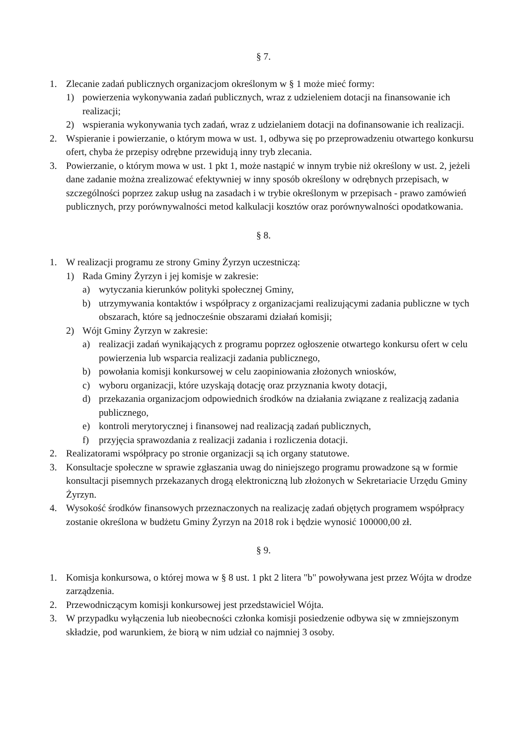§ 7.
1. Zlecanie zadań publicznych organizacjom określonym w § 1 może mieć formy:
1) powierzenia wykonywania zadań publicznych, wraz z udzieleniem dotacji na finansowanie ich realizacji;
2) wspierania wykonywania tych zadań, wraz z udzielaniem dotacji na dofinansowanie ich realizacji.
2. Wspieranie i powierzanie, o którym mowa w ust. 1, odbywa się po przeprowadzeniu otwartego konkursu ofert, chyba że przepisy odrębne przewidują inny tryb zlecania.
3. Powierzanie, o którym mowa w ust. 1 pkt 1, może nastąpić w innym trybie niż określony w ust. 2, jeżeli dane zadanie można zrealizować efektywniej w inny sposób określony w odrębnych przepisach, w szczególności poprzez zakup usług na zasadach i w trybie określonym w przepisach - prawo zamówień publicznych, przy porównywalności metod kalkulacji kosztów oraz porównywalności opodatkowania.
§ 8.
1. W realizacji programu ze strony Gminy Żyrzyn uczestniczą:
1) Rada Gminy Żyrzyn i jej komisje w zakresie:
a) wytyczania kierunków polityki społecznej Gminy,
b) utrzymywania kontaktów i współpracy z organizacjami realizującymi zadania publiczne w tych obszarach, które są jednocześnie obszarami działań komisji;
2) Wójt Gminy Żyrzyn w zakresie:
a) realizacji zadań wynikających z programu poprzez ogłoszenie otwartego konkursu ofert w celu powierzenia lub wsparcia realizacji zadania publicznego,
b) powołania komisji konkursowej w celu zaopiniowania złożonych wniosków,
c) wyboru organizacji, które uzyskają dotację oraz przyznania kwoty dotacji,
d) przekazania organizacjom odpowiednich środków na działania związane z realizacją zadania publicznego,
e) kontroli merytorycznej i finansowej nad realizacją zadań publicznych,
f) przyjęcia sprawozdania z realizacji zadania i rozliczenia dotacji.
2. Realizatorami współpracy po stronie organizacji są ich organy statutowe.
3. Konsultacje społeczne w sprawie zgłaszania uwag do niniejszego programu prowadzone są w formie konsultacji pisemnych przekazanych drogą elektroniczną lub złożonych w Sekretariacie Urzędu Gminy Żyrzyn.
4. Wysokość środków finansowych przeznaczonych na realizację zadań objętych programem współpracy zostanie określona w budżetu Gminy Żyrzyn na 2018 rok i będzie wynosić 100000,00 zł.
§ 9.
1. Komisja konkursowa, o której mowa w § 8 ust. 1 pkt 2 litera "b" powoływana jest przez Wójta w drodze zarządzenia.
2. Przewodniczącym komisji konkursowej jest przedstawiciel Wójta.
3. W przypadku wyłączenia lub nieobecności członka komisji posiedzenie odbywa się w zmniejszonym składzie, pod warunkiem, że biorą w nim udział co najmniej 3 osoby.